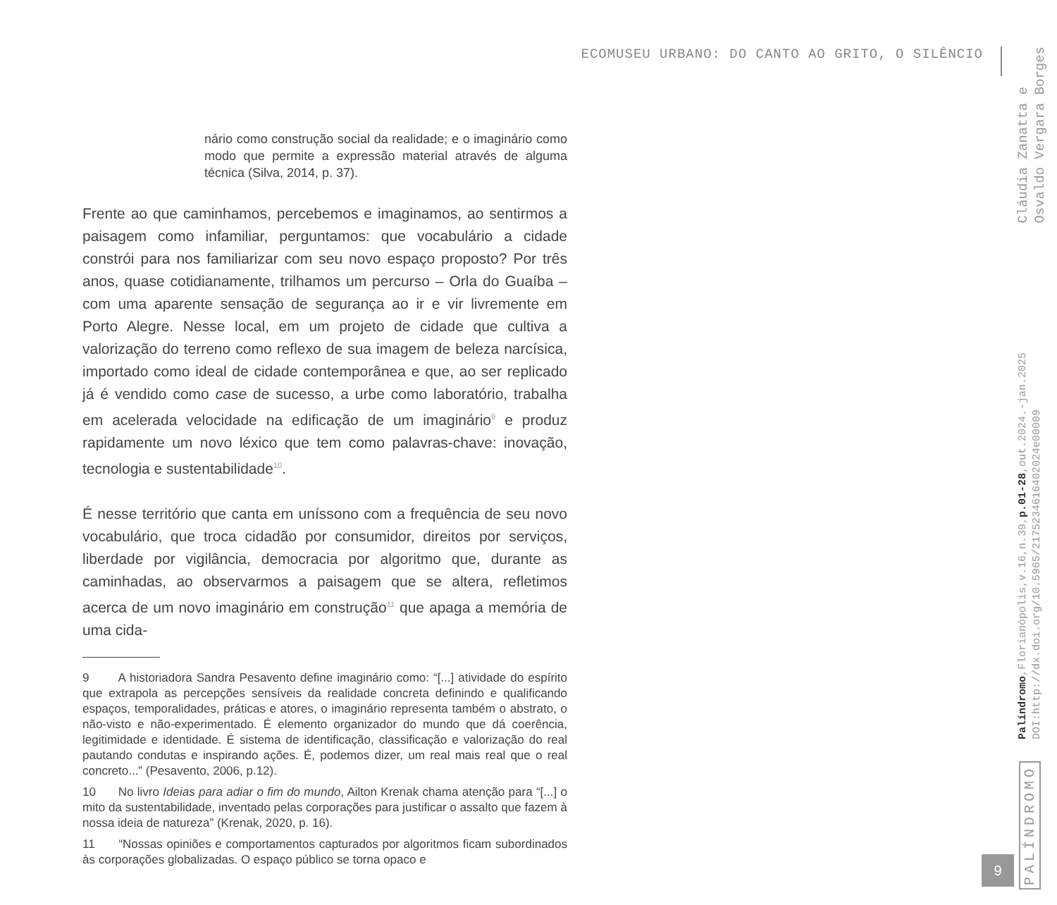ECOMUSEU URBANO: DO CANTO AO GRITO, O SILÊNCIO
nário como construção social da realidade; e o imaginário como modo que permite a expressão material através de alguma técnica (Silva, 2014, p. 37).
Frente ao que caminhamos, percebemos e imaginamos, ao sentirmos a paisagem como infamiliar, perguntamos: que vocabulário a cidade constrói para nos familiarizar com seu novo espaço proposto? Por três anos, quase cotidianamente, trilhamos um percurso – Orla do Guaíba – com uma aparente sensação de segurança ao ir e vir livremente em Porto Alegre. Nesse local, em um projeto de cidade que cultiva a valorização do terreno como reflexo de sua imagem de beleza narcísica, importado como ideal de cidade contemporânea e que, ao ser replicado já é vendido como case de sucesso, a urbe como laboratório, trabalha em acelerada velocidade na edificação de um imaginário<sup>9</sup> e produz rapidamente um novo léxico que tem como palavras-chave: inovação, tecnologia e sustentabilidade<sup>10</sup>.
É nesse território que canta em uníssono com a frequência de seu novo vocabulário, que troca cidadão por consumidor, direitos por serviços, liberdade por vigilância, democracia por algoritmo que, durante as caminhadas, ao observarmos a paisagem que se altera, refletimos acerca de um novo imaginário em construção<sup>11</sup> que apaga a memória de uma cida-
9 A historiadora Sandra Pesavento define imaginário como: “[...] atividade do espírito que extrapola as percepções sensíveis da realidade concreta definindo e qualificando espaços, temporalidades, práticas e atores, o imaginário representa também o abstrato, o não-visto e não-experimentado. É elemento organizador do mundo que dá coerência, legitimidade e identidade. É sistema de identificação, classificação e valorização do real pautando condutas e inspirando ações. É, podemos dizer, um real mais real que o real concreto...” (Pesavento, 2006, p.12).
10 No livro Ideias para adiar o fim do mundo, Ailton Krenak chama atenção para “[...] o mito da sustentabilidade, inventado pelas corporações para justificar o assalto que fazem à nossa ideia de natureza” (Krenak, 2020, p. 16).
11 “Nossas opiniões e comportamentos capturados por algoritmos ficam subordinados às corporações globalizadas. O espaço público se torna opaco e
Cláudia Zanatta e
Osvaldo Vergara Borges
Palíndromo,Florianópolis,v.16,n.39,p.01-28,out.2024.-jan.2025
DOI:http://dx.doi.org/10.5965/2175234616402024e00009
PALÍNDROMO
9